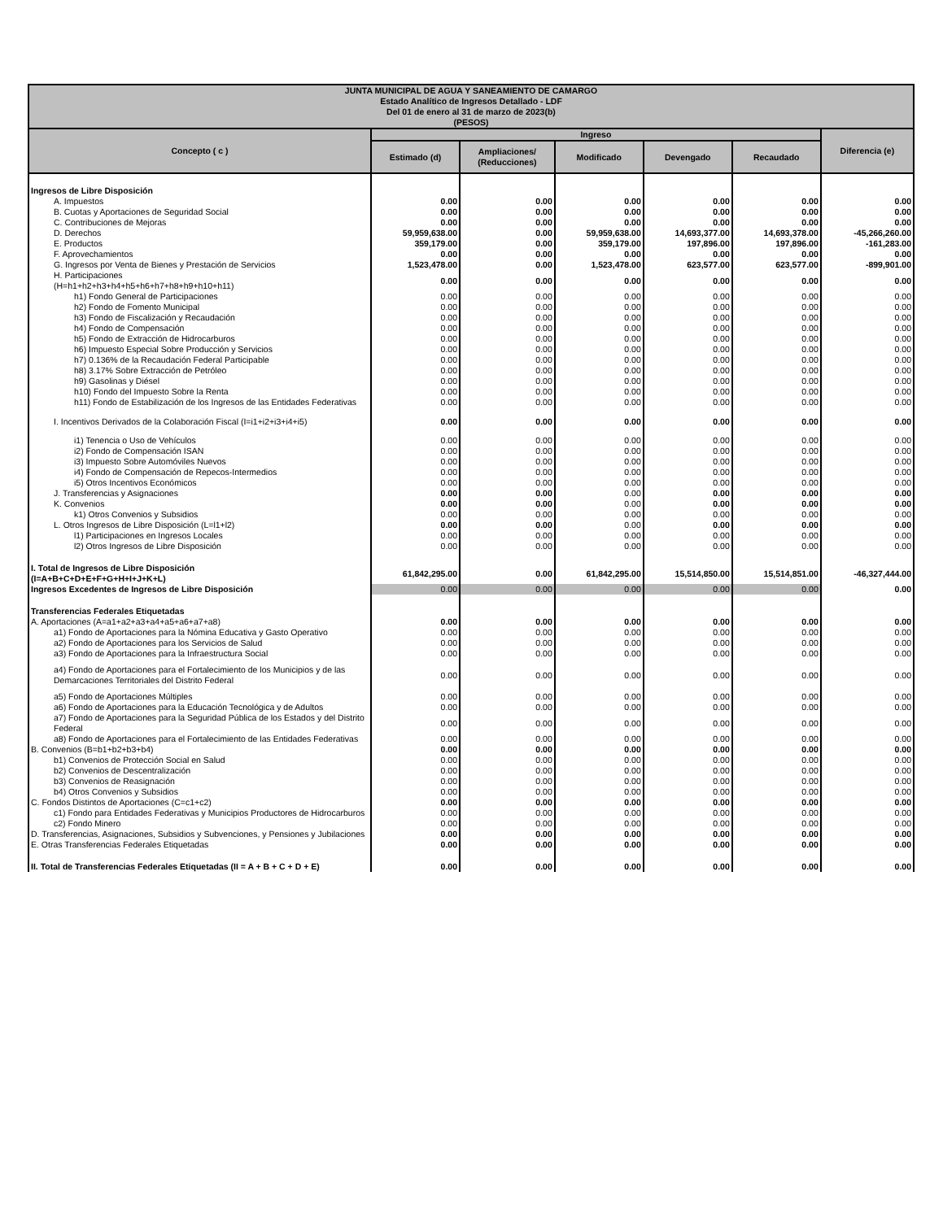| JUNTA MUNICIPAL DE AGUA Y SANEAMIENTO DE CAMARGO Estado Analítico de Ingresos Detallado - LDF Del 01 de enero al 31 de marzo de 2023(b) (PESOS) | | | | | | |
| --- | --- | --- | --- | --- | --- | --- |
| Concepto ( c ) | Ingreso | | | | | Diferencia (e) |
| | Estimado (d) | Ampliaciones/ (Reducciones) | Modificado | Devengado | Recaudado | |
| Ingresos de Libre Disposición | | | | | | |
| A. Impuestos | 0.00 | 0.00 | 0.00 | 0.00 | 0.00 | 0.00 |
| B. Cuotas y Aportaciones de Seguridad Social | 0.00 | 0.00 | 0.00 | 0.00 | 0.00 | 0.00 |
| C. Contribuciones de Mejoras | 0.00 | 0.00 | 0.00 | 0.00 | 0.00 | 0.00 |
| D. Derechos | 59,959,638.00 | 0.00 | 59,959,638.00 | 14,693,377.00 | 14,693,378.00 | -45,266,260.00 |
| E. Productos | 359,179.00 | 0.00 | 359,179.00 | 197,896.00 | 197,896.00 | -161,283.00 |
| F. Aprovechamientos | 0.00 | 0.00 | 0.00 | 0.00 | 0.00 | 0.00 |
| G. Ingresos por Venta de Bienes y Prestación de Servicios | 1,523,478.00 | 0.00 | 1,523,478.00 | 623,577.00 | 623,577.00 | -899,901.00 |
| H. Participaciones (H=h1+h2+h3+h4+h5+h6+h7+h8+h9+h10+h11) | 0.00 | 0.00 | 0.00 | 0.00 | 0.00 | 0.00 |
| h1) Fondo General de Participaciones | 0.00 | 0.00 | 0.00 | 0.00 | 0.00 | 0.00 |
| h2) Fondo de Fomento Municipal | 0.00 | 0.00 | 0.00 | 0.00 | 0.00 | 0.00 |
| h3) Fondo de Fiscalización y Recaudación | 0.00 | 0.00 | 0.00 | 0.00 | 0.00 | 0.00 |
| h4) Fondo de Compensación | 0.00 | 0.00 | 0.00 | 0.00 | 0.00 | 0.00 |
| h5) Fondo de Extracción de Hidrocarburos | 0.00 | 0.00 | 0.00 | 0.00 | 0.00 | 0.00 |
| h6) Impuesto Especial Sobre Producción y Servicios | 0.00 | 0.00 | 0.00 | 0.00 | 0.00 | 0.00 |
| h7) 0.136% de la Recaudación Federal Participable | 0.00 | 0.00 | 0.00 | 0.00 | 0.00 | 0.00 |
| h8) 3.17% Sobre Extracción de Petróleo | 0.00 | 0.00 | 0.00 | 0.00 | 0.00 | 0.00 |
| h9) Gasolinas y Diésel | 0.00 | 0.00 | 0.00 | 0.00 | 0.00 | 0.00 |
| h10) Fondo del Impuesto Sobre la Renta | 0.00 | 0.00 | 0.00 | 0.00 | 0.00 | 0.00 |
| h11) Fondo de Estabilización de los Ingresos de las Entidades Federativas | 0.00 | 0.00 | 0.00 | 0.00 | 0.00 | 0.00 |
| I. Incentivos Derivados de la Colaboración Fiscal (I=i1+i2+i3+i4+i5) | 0.00 | 0.00 | 0.00 | 0.00 | 0.00 | 0.00 |
| i1) Tenencia o Uso de Vehículos | 0.00 | 0.00 | 0.00 | 0.00 | 0.00 | 0.00 |
| i2) Fondo de Compensación ISAN | 0.00 | 0.00 | 0.00 | 0.00 | 0.00 | 0.00 |
| i3) Impuesto Sobre Automóviles Nuevos | 0.00 | 0.00 | 0.00 | 0.00 | 0.00 | 0.00 |
| i4) Fondo de Compensación de Repecos-Intermedios | 0.00 | 0.00 | 0.00 | 0.00 | 0.00 | 0.00 |
| i5) Otros Incentivos Económicos | 0.00 | 0.00 | 0.00 | 0.00 | 0.00 | 0.00 |
| J. Transferencias y Asignaciones | 0.00 | 0.00 | 0.00 | 0.00 | 0.00 | 0.00 |
| K. Convenios | 0.00 | 0.00 | 0.00 | 0.00 | 0.00 | 0.00 |
| k1) Otros Convenios y Subsidios | 0.00 | 0.00 | 0.00 | 0.00 | 0.00 | 0.00 |
| L. Otros Ingresos de Libre Disposición (L=l1+l2) | 0.00 | 0.00 | 0.00 | 0.00 | 0.00 | 0.00 |
| l1) Participaciones en Ingresos Locales | 0.00 | 0.00 | 0.00 | 0.00 | 0.00 | 0.00 |
| l2) Otros Ingresos de Libre Disposición | 0.00 | 0.00 | 0.00 | 0.00 | 0.00 | 0.00 |
| I. Total de Ingresos de Libre Disposición (I=A+B+C+D+E+F+G+H+I+J+K+L) | 61,842,295.00 | 0.00 | 61,842,295.00 | 15,514,850.00 | 15,514,851.00 | -46,327,444.00 |
| Ingresos Excedentes de Ingresos de Libre Disposición | 0.00 | 0.00 | 0.00 | 0.00 | 0.00 | 0.00 |
| Transferencias Federales Etiquetadas | | | | | | |
| A. Aportaciones (A=a1+a2+a3+a4+a5+a6+a7+a8) | 0.00 | 0.00 | 0.00 | 0.00 | 0.00 | 0.00 |
| a1) Fondo de Aportaciones para la Nómina Educativa y Gasto Operativo | 0.00 | 0.00 | 0.00 | 0.00 | 0.00 | 0.00 |
| a2) Fondo de Aportaciones para los Servicios de Salud | 0.00 | 0.00 | 0.00 | 0.00 | 0.00 | 0.00 |
| a3) Fondo de Aportaciones para la Infraestructura Social | 0.00 | 0.00 | 0.00 | 0.00 | 0.00 | 0.00 |
| a4) Fondo de Aportaciones para el Fortalecimiento de los Municipios y de las Demarcaciones Territoriales del Distrito Federal | 0.00 | 0.00 | 0.00 | 0.00 | 0.00 | 0.00 |
| a5) Fondo de Aportaciones Múltiples | 0.00 | 0.00 | 0.00 | 0.00 | 0.00 | 0.00 |
| a6) Fondo de Aportaciones para la Educación Tecnológica y de Adultos | 0.00 | 0.00 | 0.00 | 0.00 | 0.00 | 0.00 |
| a7) Fondo de Aportaciones para la Seguridad Pública de los Estados y del Distrito Federal | 0.00 | 0.00 | 0.00 | 0.00 | 0.00 | 0.00 |
| a8) Fondo de Aportaciones para el Fortalecimiento de las Entidades Federativas | 0.00 | 0.00 | 0.00 | 0.00 | 0.00 | 0.00 |
| B. Convenios (B=b1+b2+b3+b4) | 0.00 | 0.00 | 0.00 | 0.00 | 0.00 | 0.00 |
| b1) Convenios de Protección Social en Salud | 0.00 | 0.00 | 0.00 | 0.00 | 0.00 | 0.00 |
| b2) Convenios de Descentralización | 0.00 | 0.00 | 0.00 | 0.00 | 0.00 | 0.00 |
| b3) Convenios de Reasignación | 0.00 | 0.00 | 0.00 | 0.00 | 0.00 | 0.00 |
| b4) Otros Convenios y Subsidios | 0.00 | 0.00 | 0.00 | 0.00 | 0.00 | 0.00 |
| C. Fondos Distintos de Aportaciones (C=c1+c2) | 0.00 | 0.00 | 0.00 | 0.00 | 0.00 | 0.00 |
| c1) Fondo para Entidades Federativas y Municipios Productores de Hidrocarburos | 0.00 | 0.00 | 0.00 | 0.00 | 0.00 | 0.00 |
| c2) Fondo Minero | 0.00 | 0.00 | 0.00 | 0.00 | 0.00 | 0.00 |
| D. Transferencias, Asignaciones, Subsidios y Subvenciones, y Pensiones y Jubilaciones | 0.00 | 0.00 | 0.00 | 0.00 | 0.00 | 0.00 |
| E. Otras Transferencias Federales Etiquetadas | 0.00 | 0.00 | 0.00 | 0.00 | 0.00 | 0.00 |
| II. Total de Transferencias Federales Etiquetadas (II = A + B + C + D + E) | 0.00 | 0.00 | 0.00 | 0.00 | 0.00 | 0.00 |